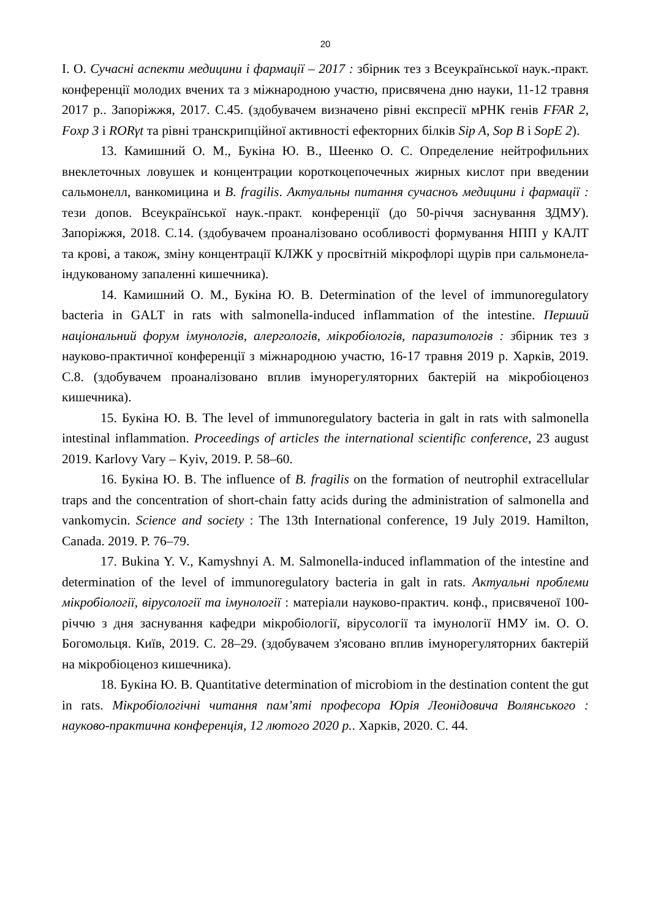20
І. О. Сучасні аспекти медицини і фармації – 2017 : збірник тез з Всеукраїнської наук.-практ. конференції молодих вчених та з міжнародною участю, присвячена дню науки, 11-12 травня 2017 р.. Запоріжжя, 2017. С.45. (здобувачем визначено рівні експресії мРНК генів FFAR 2, Foxp 3 і RORγt та рівні транскрипційної активності ефекторних білків Sip A, Sop B і SopE 2).
13. Камишний О. М., Букіна Ю. В., Шеенко О. С. Определение нейтрофильних внеклеточных ловушек и концентрации короткоцепочечных жирных кислот при введении сальмонелл, ванкомицина и B. fragilis. Актуальны питання сучасноъ медицини і фармації : тези допов. Всеукраїнської наук.-практ. конференції (до 50-річчя заснування ЗДМУ). Запоріжжя, 2018. С.14. (здобувачем проаналізовано особливості формування НПП у КАЛТ та крові, а також, зміну концентрації КЛЖК у просвітній мікрофлорі щурів при сальмонела-індукованому запаленні кишечника).
14. Камишний О. М., Букіна Ю. В. Determination of the level of immunoregulatory bacteria in GALT in rats with salmonella-induced inflammation of the intestine. Перший національний форум імунологів, алергологів, мікробіологів, паразитологів : збірник тез з науково-практичної конференції з міжнародною участю, 16-17 травня 2019 р. Харків, 2019. С.8. (здобувачем проаналізовано вплив імунорегуляторних бактерій на мікробіоценоз кишечника).
15. Букіна Ю. В. The level of immunoregulatory bacteria in galt in rats with salmonella intestinal inflammation. Proceedings of articles the international scientific conference, 23 august 2019. Karlovy Vary – Kyiv, 2019. P. 58–60.
16. Букіна Ю. В. The influence of B. fragilis on the formation of neutrophil extracellular traps and the concentration of short-chain fatty acids during the administration of salmonella and vankomycin. Science and society : The 13th International conference, 19 July 2019. Hamilton, Canada. 2019. P. 76–79.
17. Bukina Y. V., Kamyshnyi A. M. Salmonella-induced inflammation of the intestine and determination of the level of immunoregulatory bacteria in galt in rats. Актуальні проблеми мікробіології, вірусології та імунології : матеріали науково-практич. конф., присвяченої 100-річчю з дня заснування кафедри мікробіології, вірусології та імунології НМУ ім. О. О. Богомольця. Київ, 2019. С. 28–29. (здобувачем з'ясовано вплив імунорегуляторних бактерій на мікробіоценоз кишечника).
18. Букіна Ю. В. Quantitative determination of microbiom in the destination content the gut in rats. Мікробіологічні читання пам’яті професора Юрія Леонідовича Волянського : науково-практична конференція, 12 лютого 2020 р.. Харків, 2020. С. 44.